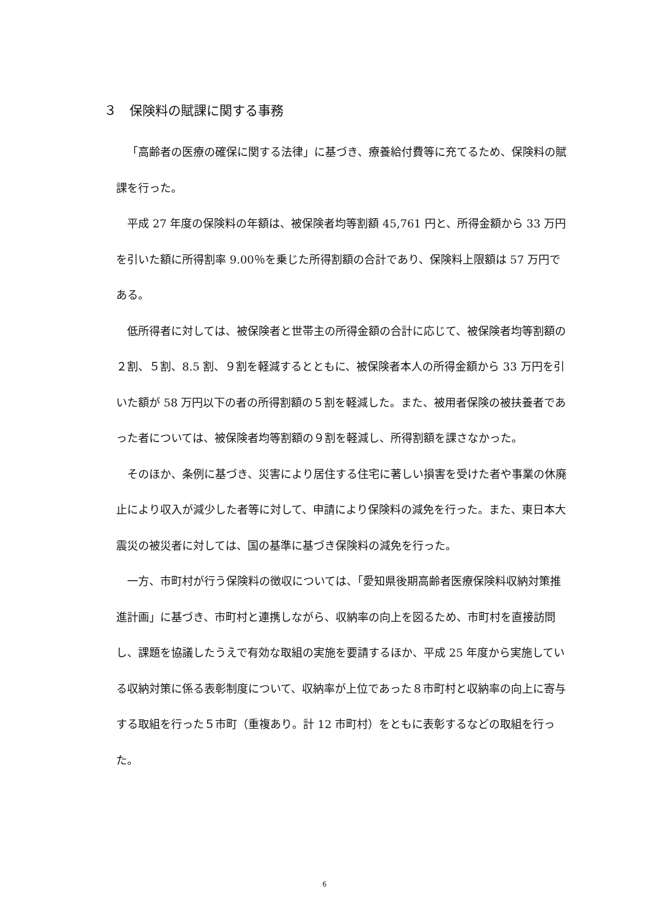３　保険料の賦課に関する事務
「高齢者の医療の確保に関する法律」に基づき、療養給付費等に充てるため、保険料の賦課を行った。
平成 27 年度の保険料の年額は、被保険者均等割額 45,761 円と、所得金額から 33 万円を引いた額に所得割率 9.00％を乗じた所得割額の合計であり、保険料上限額は 57 万円である。
低所得者に対しては、被保険者と世帯主の所得金額の合計に応じて、被保険者均等割額の２割、５割、8.5 割、９割を軽減するとともに、被保険者本人の所得金額から 33 万円を引いた額が 58 万円以下の者の所得割額の５割を軽減した。また、被用者保険の被扶養者であった者については、被保険者均等割額の９割を軽減し、所得割額を課さなかった。
そのほか、条例に基づき、災害により居住する住宅に著しい損害を受けた者や事業の休廃止により収入が減少した者等に対して、申請により保険料の減免を行った。また、東日本大震災の被災者に対しては、国の基準に基づき保険料の減免を行った。
一方、市町村が行う保険料の徴収については、「愛知県後期高齢者医療保険料収納対策推進計画」に基づき、市町村と連携しながら、収納率の向上を図るため、市町村を直接訪問し、課題を協議したうえで有効な取組の実施を要請するほか、平成 25 年度から実施している収納対策に係る表彰制度について、収納率が上位であった８市町村と収納率の向上に寄与する取組を行った５市町（重複あり。計 12 市町村）をともに表彰するなどの取組を行った。
6